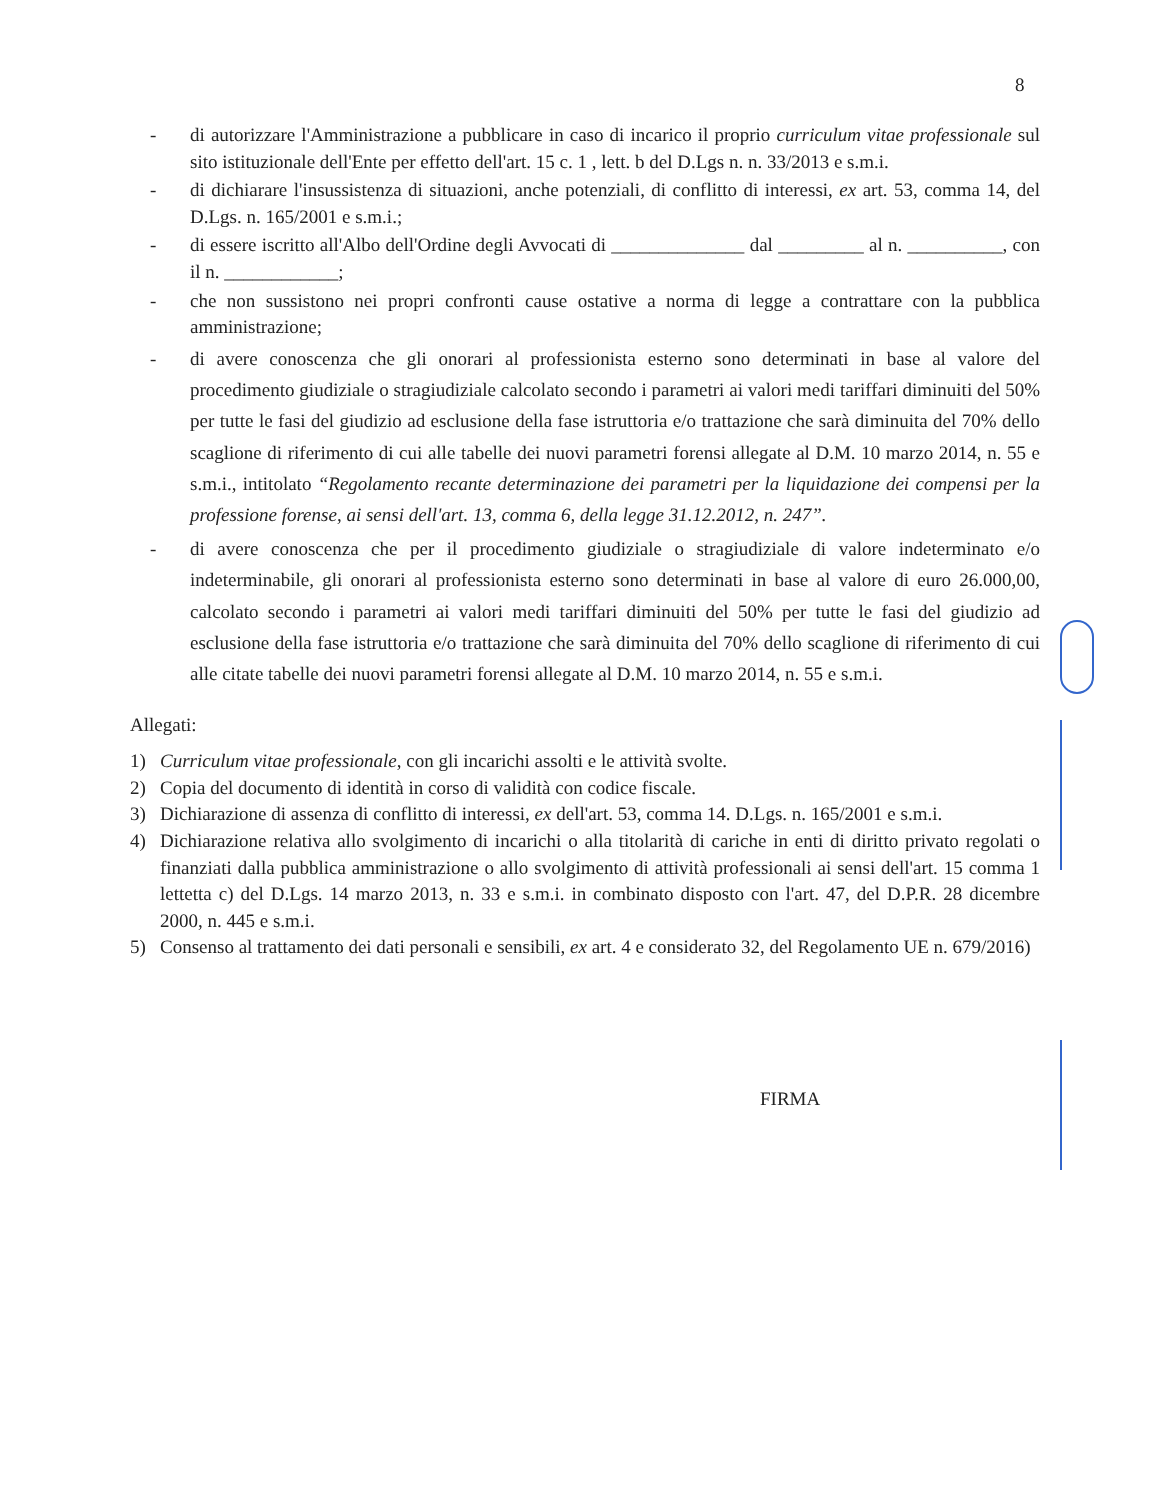8
- di autorizzare l'Amministrazione a pubblicare in caso di incarico il proprio curriculum vitae professionale sul sito istituzionale dell'Ente per effetto dell'art. 15 c. 1 , lett. b del D.Lgs n. n. 33/2013 e s.m.i.
- di dichiarare l'insussistenza di situazioni, anche potenziali, di conflitto di interessi, ex art. 53, comma 14, del D.Lgs. n. 165/2001 e s.m.i.;
- di essere iscritto all'Albo dell'Ordine degli Avvocati di ______________ dal _________ al n. __________, con il n. ____________;
- che non sussistono nei propri confronti cause ostative a norma di legge a contrattare con la pubblica amministrazione;
- di avere conoscenza che gli onorari al professionista esterno sono determinati in base al valore del procedimento giudiziale o stragiudiziale calcolato secondo i parametri ai valori medi tariffari diminuiti del 50% per tutte le fasi del giudizio ad esclusione della fase istruttoria e/o trattazione che sarà diminuita del 70% dello scaglione di riferimento di cui alle tabelle dei nuovi parametri forensi allegate al D.M. 10 marzo 2014, n. 55 e s.m.i., intitolato “Regolamento recante determinazione dei parametri per la liquidazione dei compensi per la professione forense, ai sensi dell'art. 13, comma 6, della legge 31.12.2012, n. 247”.
- di avere conoscenza che per il procedimento giudiziale o stragiudiziale di valore indeterminato e/o indeterminabile, gli onorari al professionista esterno sono determinati in base al valore di euro 26.000,00, calcolato secondo i parametri ai valori medi tariffari diminuiti del 50% per tutte le fasi del giudizio ad esclusione della fase istruttoria e/o trattazione che sarà diminuita del 70% dello scaglione di riferimento di cui alle citate tabelle dei nuovi parametri forensi allegate al D.M. 10 marzo 2014, n. 55 e s.m.i.
Allegati:
1) Curriculum vitae professionale, con gli incarichi assolti e le attività svolte.
2) Copia del documento di identità in corso di validità con codice fiscale.
3) Dichiarazione di assenza di conflitto di interessi, ex dell'art. 53, comma 14. D.Lgs. n. 165/2001 e s.m.i.
4) Dichiarazione relativa allo svolgimento di incarichi o alla titolarità di cariche in enti di diritto privato regolati o finanziati dalla pubblica amministrazione o allo svolgimento di attività professionali ai sensi dell'art. 15 comma 1 lettetta c) del D.Lgs. 14 marzo 2013, n. 33 e s.m.i. in combinato disposto con l'art. 47, del D.P.R. 28 dicembre 2000, n. 445 e s.m.i.
5) Consenso al trattamento dei dati personali e sensibili, ex art. 4 e considerato 32, del Regolamento UE n. 679/2016)
FIRMA